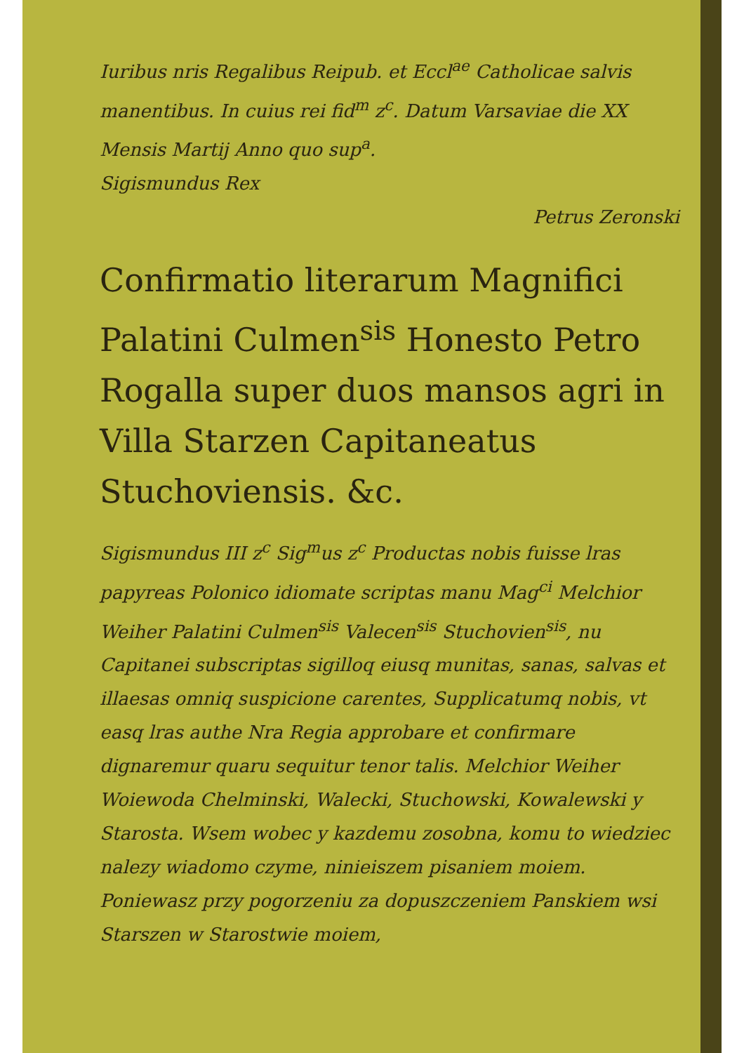Iuribus nris Regalibus Reipub. et Eccl<sup>ae</sup> Catholicae salvis manentibus. In cuius rei fid<sup>m</sup> z<sup>c</sup>. Datum Varsaviae die XX Mensis Martij Anno quo sup<sup>a</sup>.
Sigismundus Rex
Petrus Zeronski
Confirmatio literarum Magnifici Palatini Culmen<sup>sis</sup> Honesto Petro Rogalla super duos mansos agri in Villa Starzen Capitaneatus Stuchoviensis. &c.
Sigismundus III z<sup>c</sup> Sig<sup>m</sup>us z<sup>c</sup> Productas nobis fuisse lras papyreas Polonico idiomate scriptas manu Mag<sup>ci</sup> Melchior Weiher Palatini Culmen<sup>sis</sup> Valecen<sup>sis</sup> Stuchovien<sup>sis</sup>, nu Capitanei subscriptas sigilloq eiusq munitas, sanas, salvas et illaesas omniq suspicione carentes, Supplicatumq nobis, vt easq lras authe Nra Regia approbare et confirmare dignaremur quaru sequitur tenor talis. Melchior Weiher Woiewoda Chelminski, Walecki, Stuchowski, Kowalewski y Starosta. Wsem wobec y kazdemu zosobna, komu to wiedziec nalezy wiadomo czyme, ninieiszem pisaniem moiem. Poniewasz przy pogorzeniu za dopuszczeniem Panskiem wsi Starszen w Starostwie moiem,